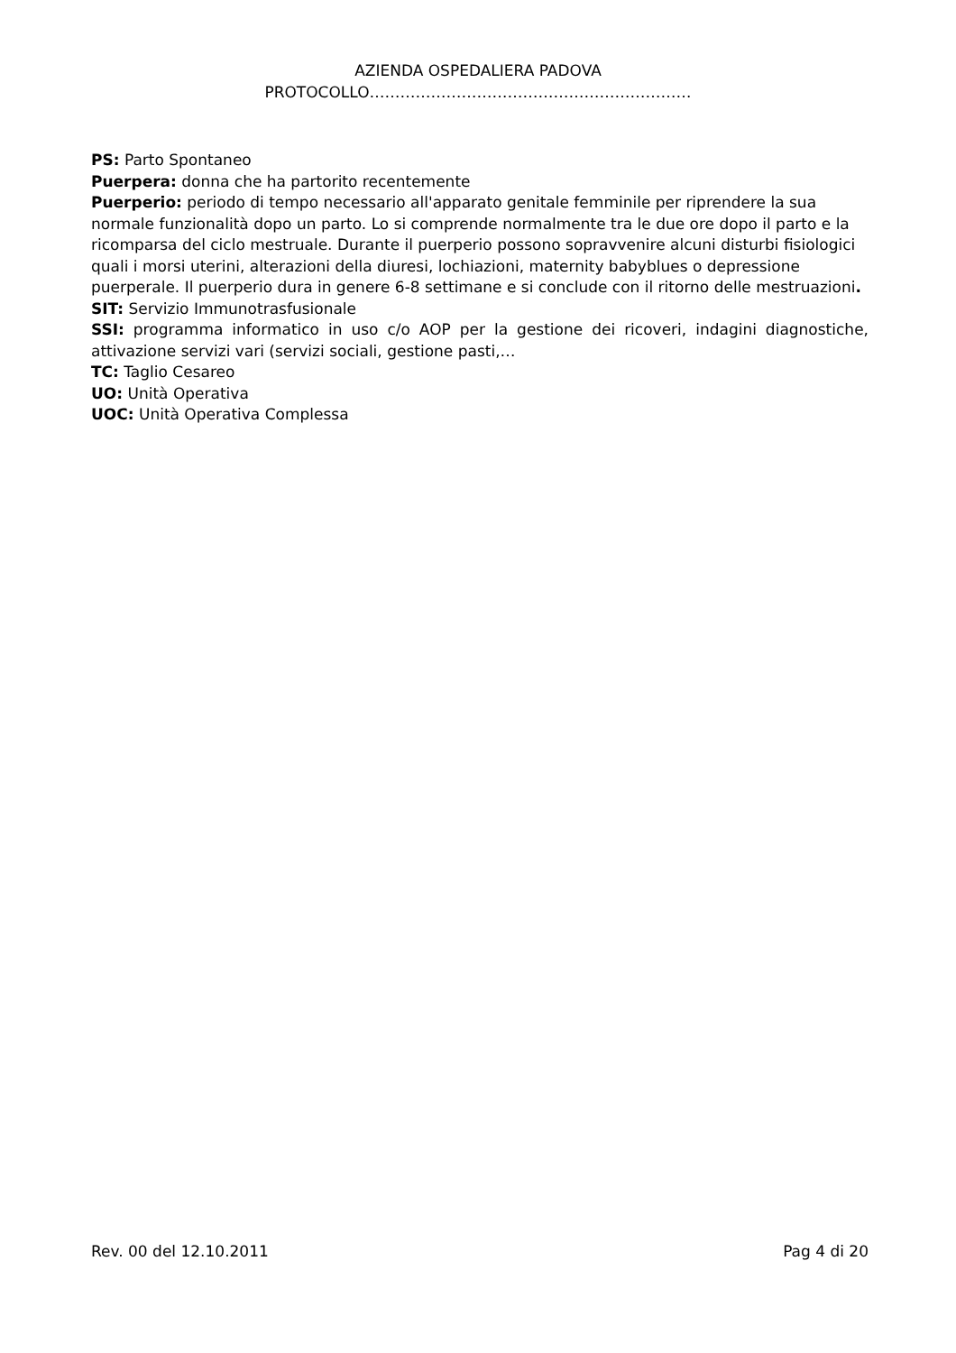AZIENDA OSPEDALIERA PADOVA
PROTOCOLLO………………………………………………………
PS: Parto Spontaneo
Puerpera: donna che ha partorito recentemente
Puerperio: periodo di tempo necessario all'apparato genitale femminile per riprendere la sua normale funzionalità dopo un parto. Lo si comprende normalmente tra le due ore dopo il parto e la ricomparsa del ciclo mestruale. Durante il puerperio possono sopravvenire alcuni disturbi fisiologici quali i morsi uterini, alterazioni della diuresi, lochiazioni, maternity babyblues o depressione puerperale. Il puerperio dura in genere 6-8 settimane e si conclude con il ritorno delle mestruazioni.
SIT: Servizio Immunotrasfusionale
SSI: programma informatico in uso c/o AOP per la gestione dei ricoveri, indagini diagnostiche, attivazione servizi vari (servizi sociali, gestione pasti,…
TC: Taglio Cesareo
UO: Unità Operativa
UOC: Unità Operativa Complessa
Rev. 00 del 12.10.2011 Pag 4 di 20